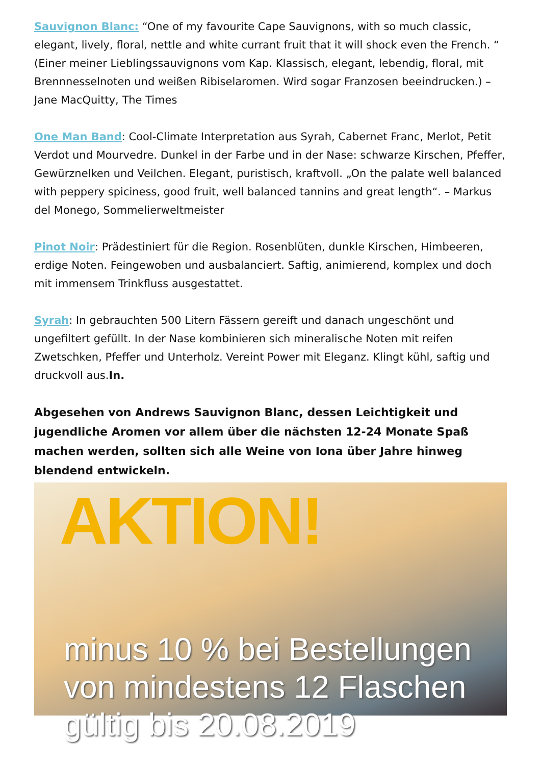Sauvignon Blanc: “One of my favourite Cape Sauvignons, with so much classic, elegant, lively, floral, nettle and white currant fruit that it will shock even the French. “ (Einer meiner Lieblingssauvignons vom Kap. Klassisch, elegant, lebendig, floral, mit Brennnesselnoten und weißen Ribiselaromen. Wird sogar Franzosen beeindrucken.) – Jane MacQuitty, The Times
One Man Band: Cool-Climate Interpretation aus Syrah, Cabernet Franc, Merlot, Petit Verdot und Mourvedre. Dunkel in der Farbe und in der Nase: schwarze Kirschen, Pfeffer, Gewürznelken und Veilchen. Elegant, puristisch, kraftvoll. „On the palate well balanced with peppery spiciness, good fruit, well balanced tannins and great length“. – Markus del Monego, Sommelierweltmeister
Pinot Noir: Prädestiniert für die Region. Rosenblüten, dunkle Kirschen, Himbeeren, erdige Noten. Feingewoben und ausbalanciert. Saftig, animierend, komplex und doch mit immensem Trinkfluss ausgestattet.
Syrah: In gebrauchten 500 Litern Fässern gereift und danach ungeschönt und ungefiltert gefüllt. In der Nase kombinieren sich mineralische Noten mit reifen Zwetschken, Pfeffer und Unterholz. Vereint Power mit Eleganz. Klingt kühl, saftig und druckvoll aus.In.
Abgesehen von Andrews Sauvignon Blanc, dessen Leichtigkeit und jugendliche Aromen vor allem über die nächsten 12-24 Monate Spaß machen werden, sollten sich alle Weine von Iona über Jahre hinweg blendend entwickeln.
AKTION!
minus 10 % bei Bestellungen
von mindestens 12 Flaschen
gültig bis 20.08.2019